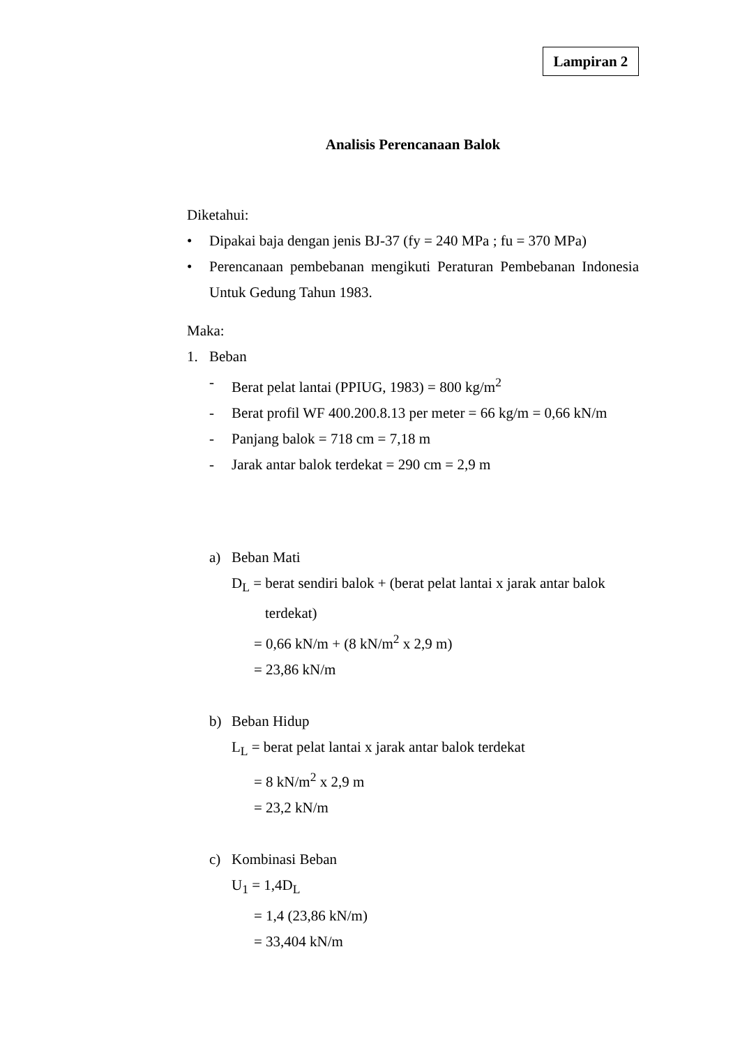Lampiran 2
Analisis Perencanaan Balok
Diketahui:
• Dipakai baja dengan jenis BJ-37 (fy = 240 MPa ; fu = 370 MPa)
• Perencanaan pembebanan mengikuti Peraturan Pembebanan Indonesia Untuk Gedung Tahun 1983.
Maka:
1. Beban
- Berat pelat lantai (PPIUG, 1983) = 800 kg/m<sup>2</sup>
- Berat profil WF 400.200.8.13 per meter = 66 kg/m = 0,66 kN/m
- Panjang balok = 718 cm = 7,18 m
- Jarak antar balok terdekat = 290 cm = 2,9 m
a) Beban Mati
D<sub>L</sub> = berat sendiri balok + (berat pelat lantai x jarak antar balok
terdekat)
= 0,66 kN/m + (8 kN/m<sup>2</sup> x 2,9 m)
= 23,86 kN/m
b) Beban Hidup
L<sub>L</sub> = berat pelat lantai x jarak antar balok terdekat
= 8 kN/m<sup>2</sup> x 2,9 m
= 23,2 kN/m
c) Kombinasi Beban
U<sub>1</sub> = 1,4D<sub>L</sub>
= 1,4 (23,86 kN/m)
= 33,404 kN/m